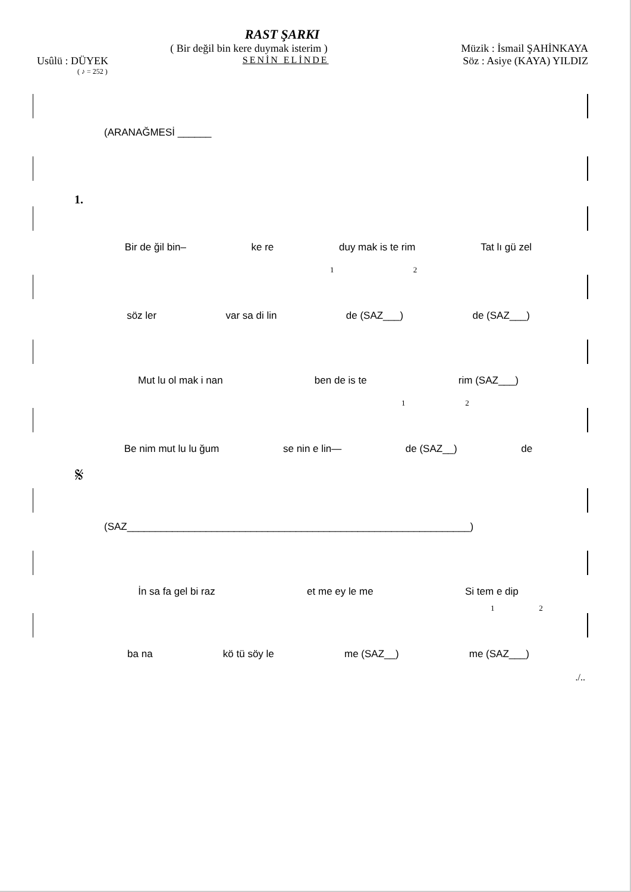RAST ŞARKI
( Bir değil bin kere duymak isterim ) Müzik : İsmail ŞAHİNKAYA
Usûlü : DÜYEK SENİN ELİNDE Söz : Asiye (KAYA) YILDIZ
( ♪ = 252 )
(ARANAĞMESİ ______
1.
Bir de ğil bin– ke re duy mak is te rim Tat lı gü zel
1 2
söz ler var sa di lin de (SAZ___) de (SAZ___)
Mut lu ol mak i nan ben de is te rim (SAZ___)
1 2
Be nim mut lu lu ğum se nin e lin— de (SAZ__) de
𝄋
(SAZ_____________________________________________________________)
İn sa fa gel bi raz et me ey le me Si tem e dip
1 2
ba na kö tü söy le me (SAZ__) me (SAZ___)
./..